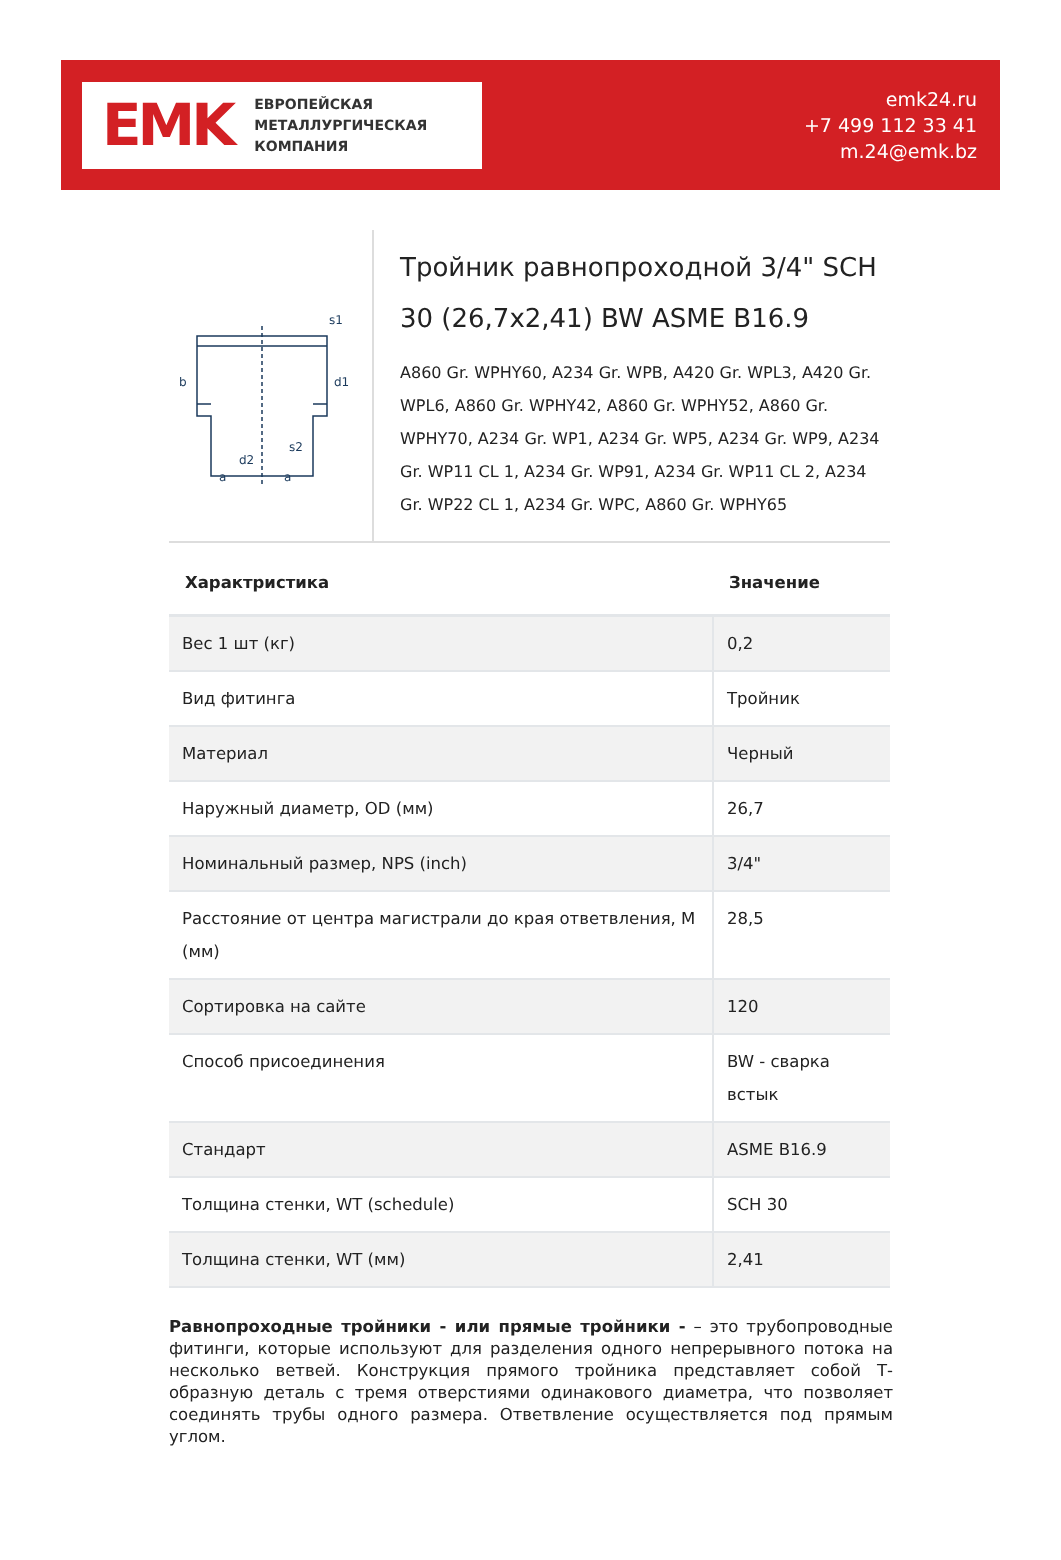EMK
ЕВРОПЕЙСКАЯ
МЕТАЛЛУРГИЧЕСКАЯ
КОМПАНИЯ
emk24.ru
+7 499 112 33 41
m.24@emk.bz
s1
d1
b
s2
d2
a
a
Тройник равнопроходной 3/4" SCH 30 (26,7x2,41) BW ASME B16.9
A860 Gr. WPHY60, A234 Gr. WPB, A420 Gr. WPL3, A420 Gr. WPL6, A860 Gr. WPHY42, A860 Gr. WPHY52, A860 Gr. WPHY70, A234 Gr. WP1, A234 Gr. WP5, A234 Gr. WP9, A234 Gr. WP11 CL 1, A234 Gr. WP91, A234 Gr. WP11 CL 2, A234 Gr. WP22 CL 1, A234 Gr. WPC, A860 Gr. WPHY65
| Характристика | Значение |
| --- | --- |
| Вес 1 шт (кг) | 0,2 |
| Вид фитинга | Тройник |
| Материал | Черный |
| Наружный диаметр, OD (мм) | 26,7 |
| Номинальный размер, NPS (inch) | 3/4" |
| Расстояние от центра магистрали до края ответвления, M (мм) | 28,5 |
| Сортировка на сайте | 120 |
| Способ присоединения | BW - сварка встык |
| Стандарт | ASME B16.9 |
| Толщина стенки, WT (schedule) | SCH 30 |
| Толщина стенки, WT (мм) | 2,41 |
Равнопроходные тройники - или прямые тройники - – это трубопроводные фитинги, которые используют для разделения одного непрерывного потока на несколько ветвей. Конструкция прямого тройника представляет собой Т-образную деталь с тремя отверстиями одинакового диаметра, что позволяет соединять трубы одного размера. Ответвление осуществляется под прямым углом.